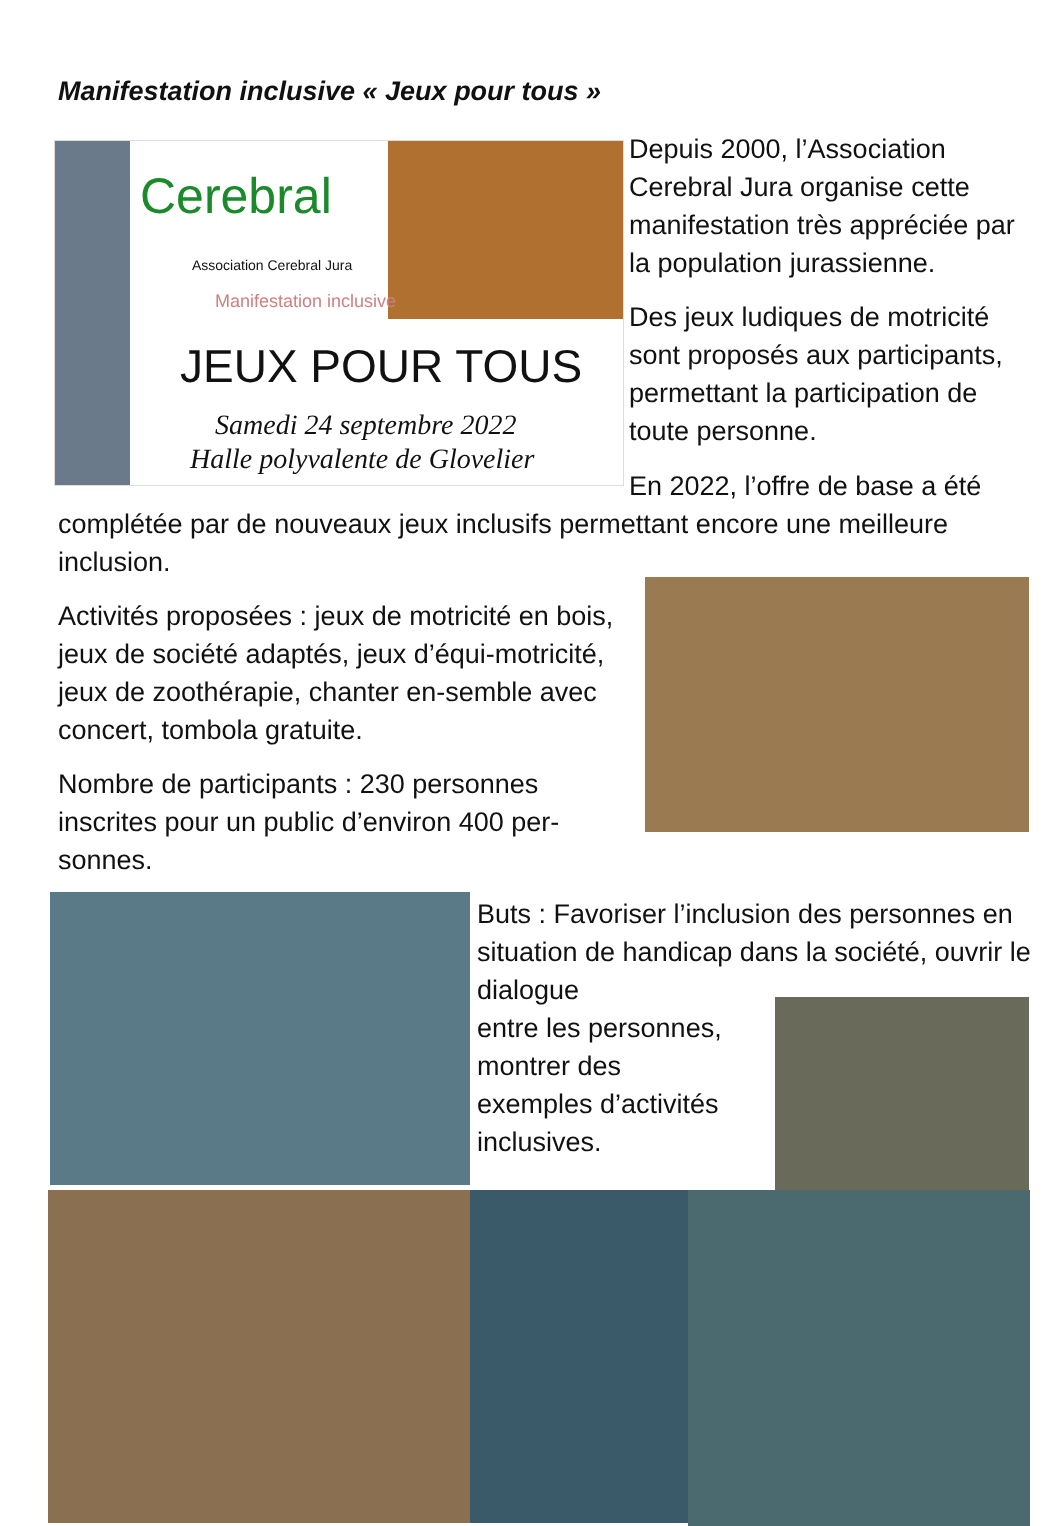Manifestation inclusive « Jeux pour tous »
Cerebral
Association Cerebral Jura
Manifestation inclusive
JEUX POUR TOUS
Samedi 24 septembre 2022
Halle polyvalente de Glovelier
Depuis 2000, l’Association Cerebral Jura organise cette manifestation très appréciée par la population jurassienne.
Des jeux ludiques de motricité sont proposés aux participants, permettant la participation de toute personne.
En 2022, l’offre de base a été
complétée par de nouveaux jeux inclusifs permettant encore une meilleure inclusion.
Activités proposées : jeux de motricité en bois, jeux de société adaptés, jeux d’équi-motricité, jeux de zoothérapie, chanter en-semble avec concert, tombola gratuite.
Nombre de participants : 230 personnes inscrites pour un public d’environ 400 per-sonnes.
Buts : Favoriser l’inclusion des personnes en situation de handicap dans la société, ouvrir le dialogue
entre les personnes,
montrer des
exemples d’activités
inclusives.